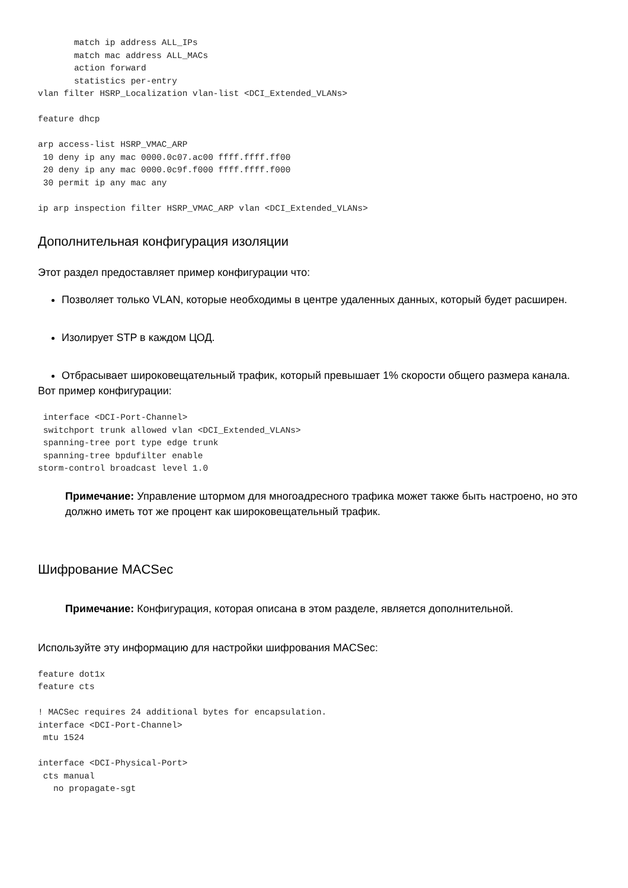match ip address ALL_IPs
       match mac address ALL_MACs
       action forward
       statistics per-entry
vlan filter HSRP_Localization vlan-list <DCI_Extended_VLANs>

feature dhcp

arp access-list HSRP_VMAC_ARP
 10 deny ip any mac 0000.0c07.ac00 ffff.ffff.ff00
 20 deny ip any mac 0000.0c9f.f000 ffff.ffff.f000
 30 permit ip any mac any

ip arp inspection filter HSRP_VMAC_ARP vlan <DCI_Extended_VLANs>
Дополнительная конфигурация изоляции
Этот раздел предоставляет пример конфигурации что:
Позволяет только VLAN, которые необходимы в центре удаленных данных, который будет расширен.
Изолирует STP в каждом ЦОД.
Отбрасывает широковещательный трафик, который превышает 1% скорости общего размера канала.
Вот пример конфигурации:
 interface <DCI-Port-Channel>
 switchport trunk allowed vlan <DCI_Extended_VLANs>
 spanning-tree port type edge trunk
 spanning-tree bpdufilter enable
storm-control broadcast level 1.0
Примечание: Управление штормом для многоадресного трафика может также быть настроено, но это должно иметь тот же процент как широковещательный трафик.
Шифрование MACSec
Примечание: Конфигурация, которая описана в этом разделе, является дополнительной.
Используйте эту информацию для настройки шифрования MACSec:
feature dot1x
feature cts

! MACSec requires 24 additional bytes for encapsulation.
interface <DCI-Port-Channel>
 mtu 1524

interface <DCI-Physical-Port>
 cts manual
   no propagate-sgt